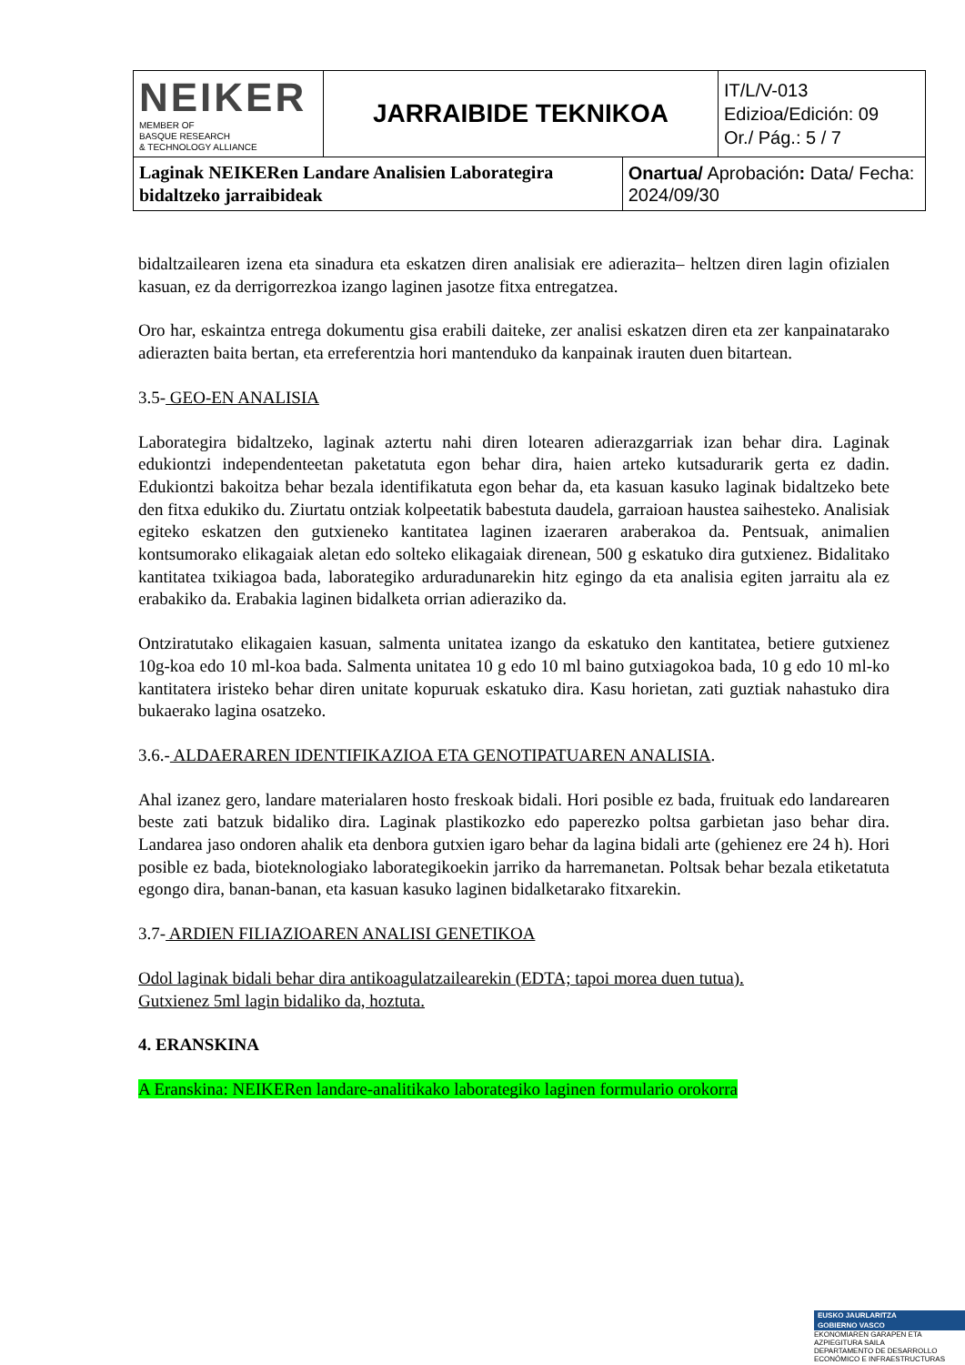| NEIKER MEMBER OF BASQUE RESEARCH & TECHNOLOGY ALLIANCE | JARRAIBIDE TEKNIKOA | | IT/L/V-013 Edizioa/Edición: 09 Or./ Pág.: 5 / 7 |
| Laginak NEIKERen Landare Analisien Laborategira bidaltzeko jarraibideak | | Onartua/ Aprobación : Data/ Fecha: 2024/09/30 | |
bidaltzailearen izena eta sinadura eta eskatzen diren analisiak ere adierazita– heltzen diren lagin ofizialen kasuan, ez da derrigorrezkoa izango laginen jasotze fitxa entregatzea.
Oro har, eskaintza entrega dokumentu gisa erabili daiteke, zer analisi eskatzen diren eta zer kanpainatarako adierazten baita bertan, eta erreferentzia hori mantenduko da kanpainak irauten duen bitartean.
3.5- GEO-EN ANALISIA
Laborategira bidaltzeko, laginak aztertu nahi diren lotearen adierazgarriak izan behar dira. Laginak edukiontzi independenteetan paketatuta egon behar dira, haien arteko kutsadurarik gerta ez dadin. Edukiontzi bakoitza behar bezala identifikatuta egon behar da, eta kasuan kasuko laginak bidaltzeko bete den fitxa edukiko du. Ziurtatu ontziak kolpeetatik babestuta daudela, garraioan haustea saihesteko. Analisiak egiteko eskatzen den gutxieneko kantitatea laginen izaeraren araberakoa da. Pentsuak, animalien kontsumorako elikagaiak aletan edo solteko elikagaiak direnean, 500 g eskatuko dira gutxienez. Bidalitako kantitatea txikiagoa bada, laborategiko arduradunarekin hitz egingo da eta analisia egiten jarraitu ala ez erabakiko da. Erabakia laginen bidalketa orrian adieraziko da.
Ontziratutako elikagaien kasuan, salmenta unitatea izango da eskatuko den kantitatea, betiere gutxienez 10g-koa edo 10 ml-koa bada. Salmenta unitatea 10 g edo 10 ml baino gutxiagokoa bada, 10 g edo 10 ml-ko kantitatera iristeko behar diren unitate kopuruak eskatuko dira. Kasu horietan, zati guztiak nahastuko dira bukaerako lagina osatzeko.
3.6.- ALDAERAREN IDENTIFIKAZIOA ETA GENOTIPATUAREN ANALISIA.
Ahal izanez gero, landare materialaren hosto freskoak bidali. Hori posible ez bada, fruituak edo landarearen beste zati batzuk bidaliko dira. Laginak plastikozko edo paperezko poltsa garbietan jaso behar dira. Landarea jaso ondoren ahalik eta denbora gutxien igaro behar da lagina bidali arte (gehienez ere 24 h). Hori posible ez bada, bioteknologiako laborategikoekin jarriko da harremanetan. Poltsak behar bezala etiketatuta egongo dira, banan-banan, eta kasuan kasuko laginen bidalketarako fitxarekin.
3.7- ARDIEN FILIAZIOAREN ANALISI GENETIKOA
Odol laginak bidali behar dira antikoagulatzailearekin (EDTA; tapoi morea duen tutua).
Gutxienez 5ml lagin bidaliko da, hoztuta.
4. ERANSKINA
A Eranskina: NEIKERen landare-analitikako laborategiko laginen formulario orokorra
EUSKO JAURLARITZA
GOBIERNO VASCO
EKONOMIAREN GARAPEN ETA AZPIEGITURA SAILA
DEPARTAMENTO DE DESARROLLO ECONÓMICO E INFRAESTRUCTURAS